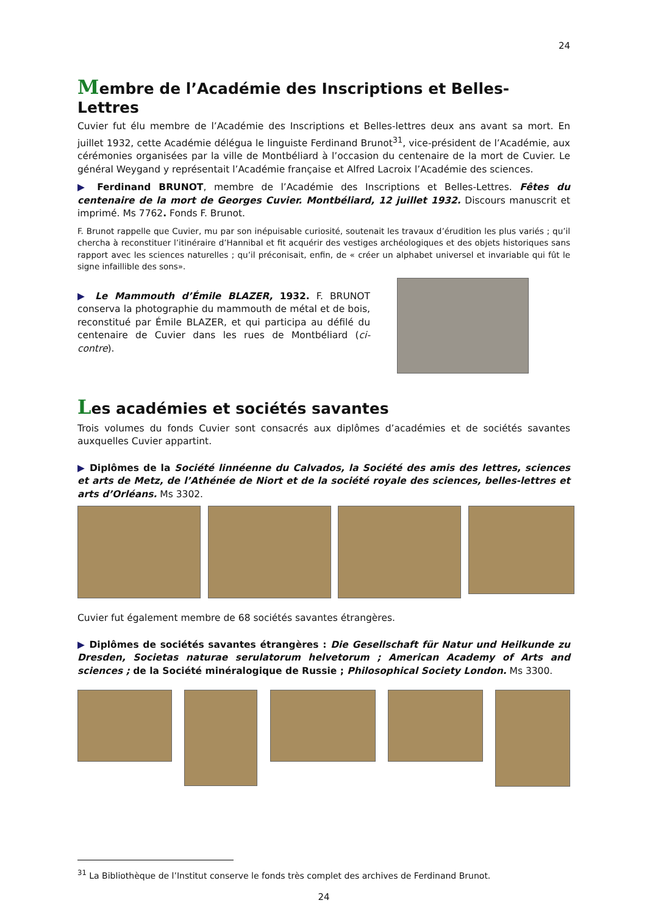24
Membre de l’Académie des Inscriptions et Belles-Lettres
Cuvier fut élu membre de l’Académie des Inscriptions et Belles-lettres deux ans avant sa mort. En juillet 1932, cette Académie délégua le linguiste Ferdinand Brunot<sup>31</sup>, vice-président de l’Académie, aux cérémonies organisées par la ville de Montbéliard à l’occasion du centenaire de la mort de Cuvier. Le général Weygand y représentait l’Académie française et Alfred Lacroix l’Académie des sciences.
▶ Ferdinand BRUNOT, membre de l’Académie des Inscriptions et Belles-Lettres. Fêtes du centenaire de la mort de Georges Cuvier. Montbéliard, 12 juillet 1932. Discours manuscrit et imprimé. Ms 7762. Fonds F. Brunot.
F. Brunot rappelle que Cuvier, mu par son inépuisable curiosité, soutenait les travaux d’érudition les plus variés ; qu’il chercha à reconstituer l’itinéraire d’Hannibal et fit acquérir des vestiges archéologiques et des objets historiques sans rapport avec les sciences naturelles ; qu’il préconisait, enfin, de « créer un alphabet universel et invariable qui fût le signe infaillible des sons».
▶ Le Mammouth d’Émile BLAZER, 1932. F. BRUNOT conserva la photographie du mammouth de métal et de bois, reconstitué par Émile BLAZER, et qui participa au défilé du centenaire de Cuvier dans les rues de Montbéliard (ci-contre).
Les académies et sociétés savantes
Trois volumes du fonds Cuvier sont consacrés aux diplômes d’académies et de sociétés savantes auxquelles Cuvier appartint.
▶ Diplômes de la Société linnéenne du Calvados, la Société des amis des lettres, sciences et arts de Metz, de l’Athénée de Niort et de la société royale des sciences, belles-lettres et arts d’Orléans. Ms 3302.
Cuvier fut également membre de 68 sociétés savantes étrangères.
▶ Diplômes de sociétés savantes étrangères : Die Gesellschaft für Natur und Heilkunde zu Dresden, Societas naturae serulatorum helvetorum ; American Academy of Arts and sciences ; de la Société minéralogique de Russie ; Philosophical Society London. Ms 3300.
<sup>31</sup> La Bibliothèque de l’Institut conserve le fonds très complet des archives de Ferdinand Brunot.
24